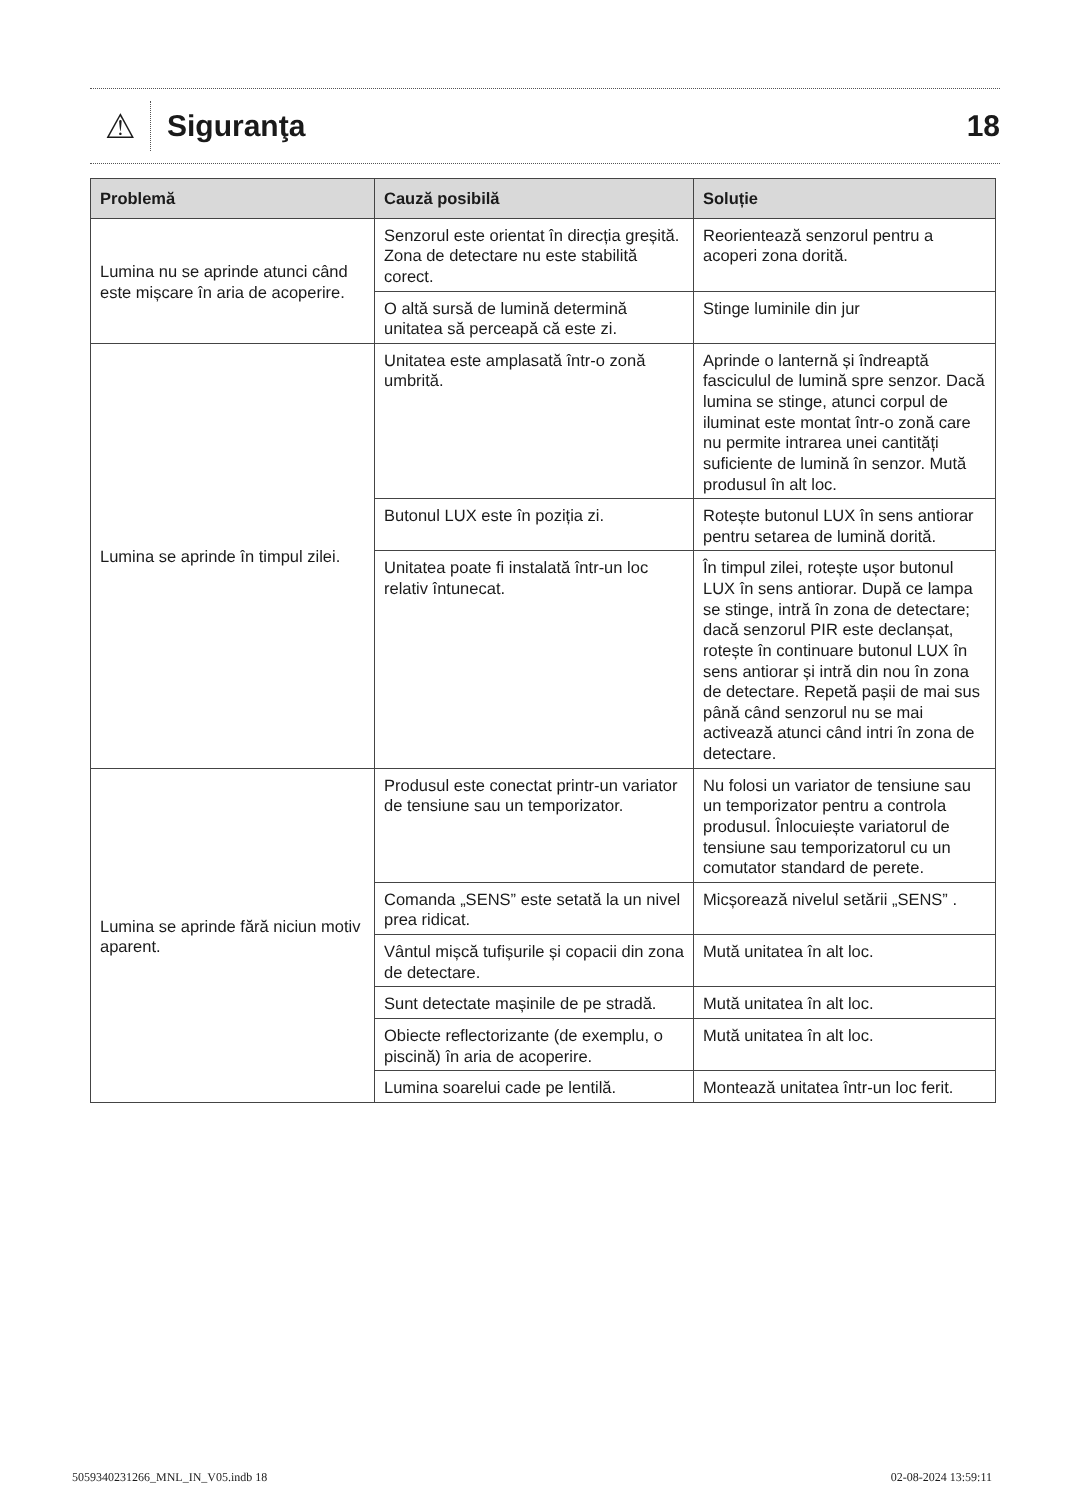⚠
Siguranţa 18
| Problemă | Cauză posibilă | Soluție |
| --- | --- | --- |
| Lumina nu se aprinde atunci când este mișcare în aria de acoperire. | Senzorul este orientat în direcția greșită. Zona de detectare nu este stabilită corect. | Reorientează senzorul pentru a acoperi zona dorită. |
| | O altă sursă de lumină determină unitatea să perceapă că este zi. | Stinge luminile din jur |
| Lumina se aprinde în timpul zilei. | Unitatea este amplasată într-o zonă umbrită. | Aprinde o lanternă și îndreaptă fasciculul de lumină spre senzor. Dacă lumina se stinge, atunci corpul de iluminat este montat într-o zonă care nu permite intrarea unei cantități suficiente de lumină în senzor. Mută produsul în alt loc. |
| | Butonul LUX este în poziția zi. | Rotește butonul LUX în sens antiorar pentru setarea de lumină dorită. |
| | Unitatea poate fi instalată într-un loc relativ întunecat. | În timpul zilei, rotește ușor butonul LUX în sens antiorar. După ce lampa se stinge, intră în zona de detectare; dacă senzorul PIR este declanșat, rotește în continuare butonul LUX în sens antiorar și intră din nou în zona de detectare. Repetă pașii de mai sus până când senzorul nu se mai activează atunci când intri în zona de detectare. |
| Lumina se aprinde fără niciun motiv aparent. | Produsul este conectat printr-un variator de tensiune sau un temporizator. | Nu folosi un variator de tensiune sau un temporizator pentru a controla produsul. Înlocuiește variatorul de tensiune sau temporizatorul cu un comutator standard de perete. |
| | Comanda „SENS” este setată la un nivel prea ridicat. | Micșorează nivelul setării „SENS” . |
| | Vântul mișcă tufișurile și copacii din zona de detectare. | Mută unitatea în alt loc. |
| | Sunt detectate mașinile de pe stradă. | Mută unitatea în alt loc. |
| | Obiecte reflectorizante (de exemplu, o piscină) în aria de acoperire. | Mută unitatea în alt loc. |
| | Lumina soarelui cade pe lentilă. | Montează unitatea într-un loc ferit. |
5059340231266_MNL_IN_V05.indb 18 02-08-2024 13:59:11